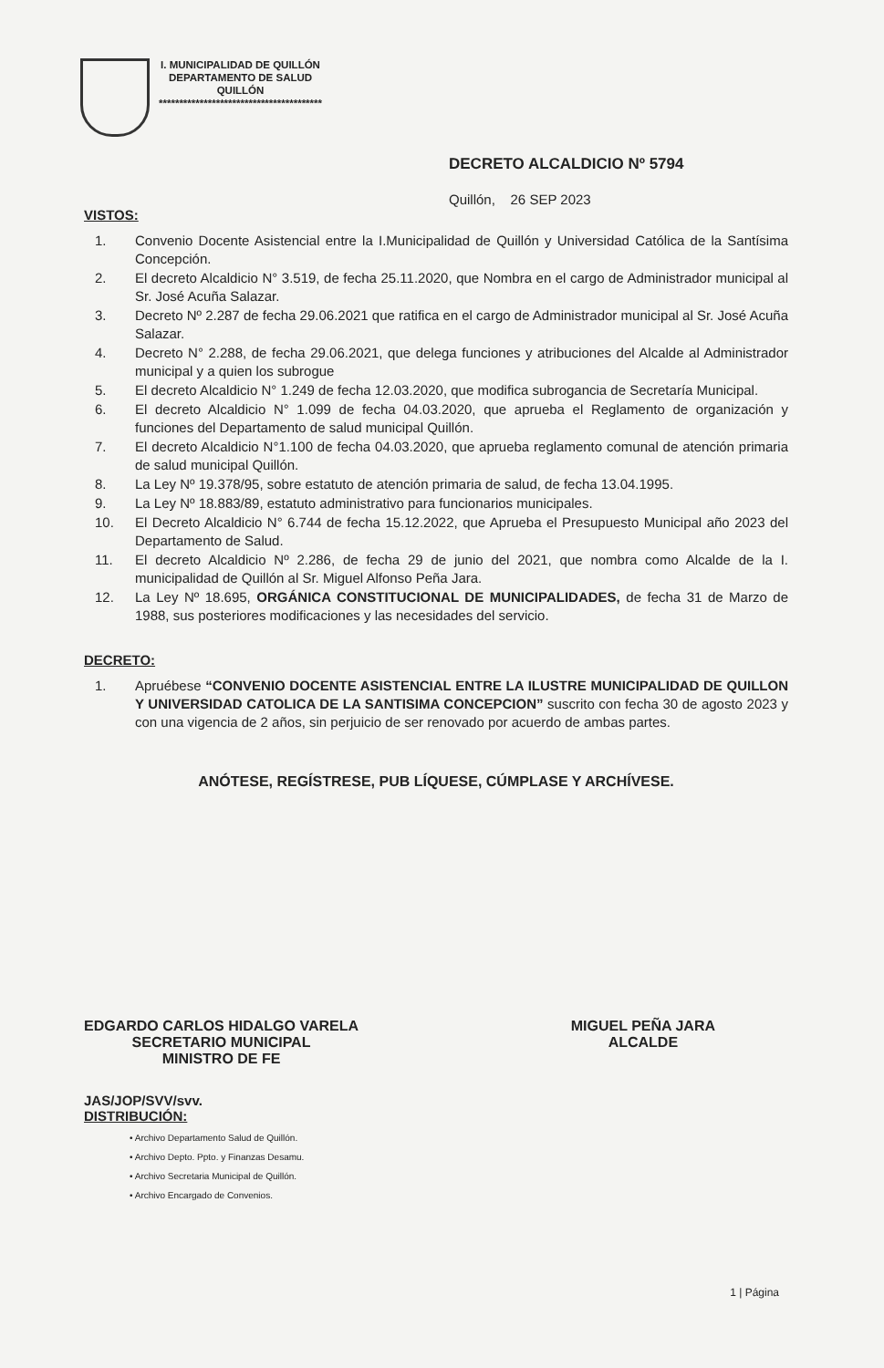I. MUNICIPALIDAD DE QUILLÓN
DEPARTAMENTO DE SALUD
QUILLÓN
****************************************
DECRETO ALCALDICIO Nº 5794
Quillón, 26 SEP 2023
VISTOS:
1. Convenio Docente Asistencial entre la I.Municipalidad de Quillón y Universidad Católica de la Santísima Concepción.
2. El decreto Alcaldicio N° 3.519, de fecha 25.11.2020, que Nombra en el cargo de Administrador municipal al Sr. José Acuña Salazar.
3. Decreto Nº 2.287 de fecha 29.06.2021 que ratifica en el cargo de Administrador municipal al Sr. José Acuña Salazar.
4. Decreto N° 2.288, de fecha 29.06.2021, que delega funciones y atribuciones del Alcalde al Administrador municipal y a quien los subrogue
5. El decreto Alcaldicio N° 1.249 de fecha 12.03.2020, que modifica subrogancia de Secretaría Municipal.
6. El decreto Alcaldicio N° 1.099 de fecha 04.03.2020, que aprueba el Reglamento de organización y funciones del Departamento de salud municipal Quillón.
7. El decreto Alcaldicio N°1.100 de fecha 04.03.2020, que aprueba reglamento comunal de atención primaria de salud municipal Quillón.
8. La Ley Nº 19.378/95, sobre estatuto de atención primaria de salud, de fecha 13.04.1995.
9. La Ley Nº 18.883/89, estatuto administrativo para funcionarios municipales.
10. El Decreto Alcaldicio N° 6.744 de fecha 15.12.2022, que Aprueba el Presupuesto Municipal año 2023 del Departamento de Salud.
11. El decreto Alcaldicio Nº 2.286, de fecha 29 de junio del 2021, que nombra como Alcalde de la I. municipalidad de Quillón al Sr. Miguel Alfonso Peña Jara.
12. La Ley Nº 18.695, ORGÁNICA CONSTITUCIONAL DE MUNICIPALIDADES, de fecha 31 de Marzo de 1988, sus posteriores modificaciones y las necesidades del servicio.
DECRETO:
1. Apruébese “CONVENIO DOCENTE ASISTENCIAL ENTRE LA ILUSTRE MUNICIPALIDAD DE QUILLON Y UNIVERSIDAD CATOLICA DE LA SANTISIMA CONCEPCION” suscrito con fecha 30 de agosto 2023 y con una vigencia de 2 años, sin perjuicio de ser renovado por acuerdo de ambas partes.
ANÓTESE, REGÍSTRESE, PUB LÍQUESE, CÚMPLASE Y ARCHÍVESE.
EDGARDO CARLOS HIDALGO VARELA
SECRETARIO MUNICIPAL
MINISTRO DE FE
MIGUEL PEÑA JARA
ALCALDE
JAS/JOP/SVV/svv.
DISTRIBUCIÓN:
• Archivo Departamento Salud de Quillón.
• Archivo Depto. Ppto. y Finanzas Desamu.
• Archivo Secretaria Municipal de Quillón.
• Archivo Encargado de Convenios.
1 | Página